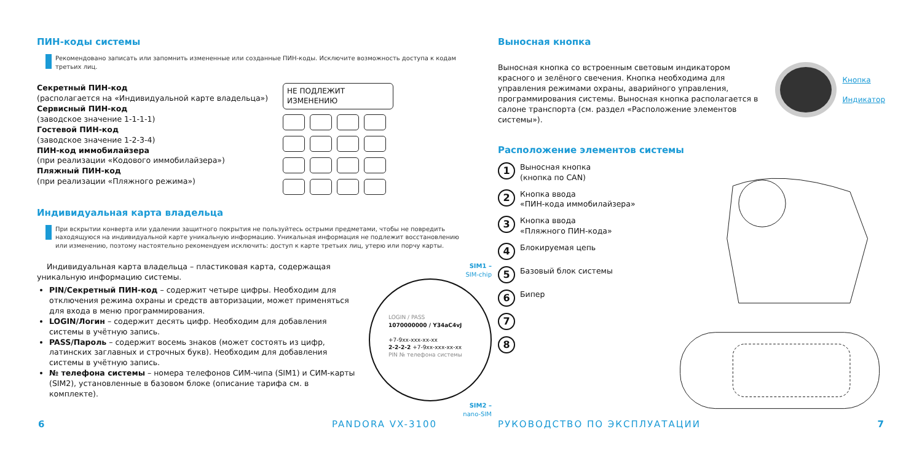ПИН-коды системы
Рекомендовано записать или запомнить измененные или созданные ПИН-коды. Исключите возможность доступа к кодам третьих лиц.
Секретный ПИН-код
(располагается на «Индивидуальной карте владельца»)
Сервисный ПИН-код
(заводское значение 1-1-1-1)
Гостевой ПИН-код
(заводское значение 1-2-3-4)
ПИН-код иммобилайзера
(при реализации «Кодового иммобилайзера»)
Пляжный ПИН-код
(при реализации «Пляжного режима»)
НЕ ПОДЛЕЖИТ ИЗМЕНЕНИЮ
Индивидуальная карта владельца
При вскрытии конверта или удалении защитного покрытия не пользуйтесь острыми предметами, чтобы не повредить находящуюся на индивидуальной карте уникальную информацию. Уникальная информация не подлежит восстановлению или изменению, поэтому настоятельно рекомендуем исключить: доступ к карте третьих лиц, утерю или порчу карты.
Индивидуальная карта владельца – пластиковая карта, содержащая уникальную информацию системы.
PIN/Секретный ПИН-код – содержит четыре цифры. Необходим для отключения режима охраны и средств авторизации, может применяться для входа в меню программирования.
LOGIN/Логин – содержит десять цифр. Необходим для добавления системы в учётную запись.
PASS/Пароль – содержит восемь знаков (может состоять из цифр, латинских заглавных и строчных букв). Необходим для добавления системы в учётную запись.
№ телефона системы – номера телефонов СИМ-чипа (SIM1) и СИМ-карты (SIM2), установленные в базовом блоке (описание тарифа см. в комплекте).
SIM1 –
SIM-chip
LOGIN / PASS
1070000000 / Y34aC4vJ
+7-9xx-xxx-xx-xx
2-2-2-2 +7-9xx-xxx-xx-xx
PIN № телефона системы
SIM2 –
nano-SIM
6 PANDORA VX-3100
Выносная кнопка
Выносная кнопка со встроенным световым индикатором красного и зелёного свечения. Кнопка необходима для управления режимами охраны, аварийного управления, программирования системы. Выносная кнопка располагается в салоне транспорта (см. раздел «Расположение элементов системы»).
Кнопка
Индикатор
Расположение элементов системы
1 Выносная кнопка
(кнопка по CAN)
2 Кнопка ввода
«ПИН-кода иммобилайзера»
3 Кнопка ввода
«Пляжного ПИН-кода»
4 Блокируемая цепь
5 Базовый блок системы
6 Бипер
7
8
РУКОВОДСТВО ПО ЭКСПЛУАТАЦИИ 7